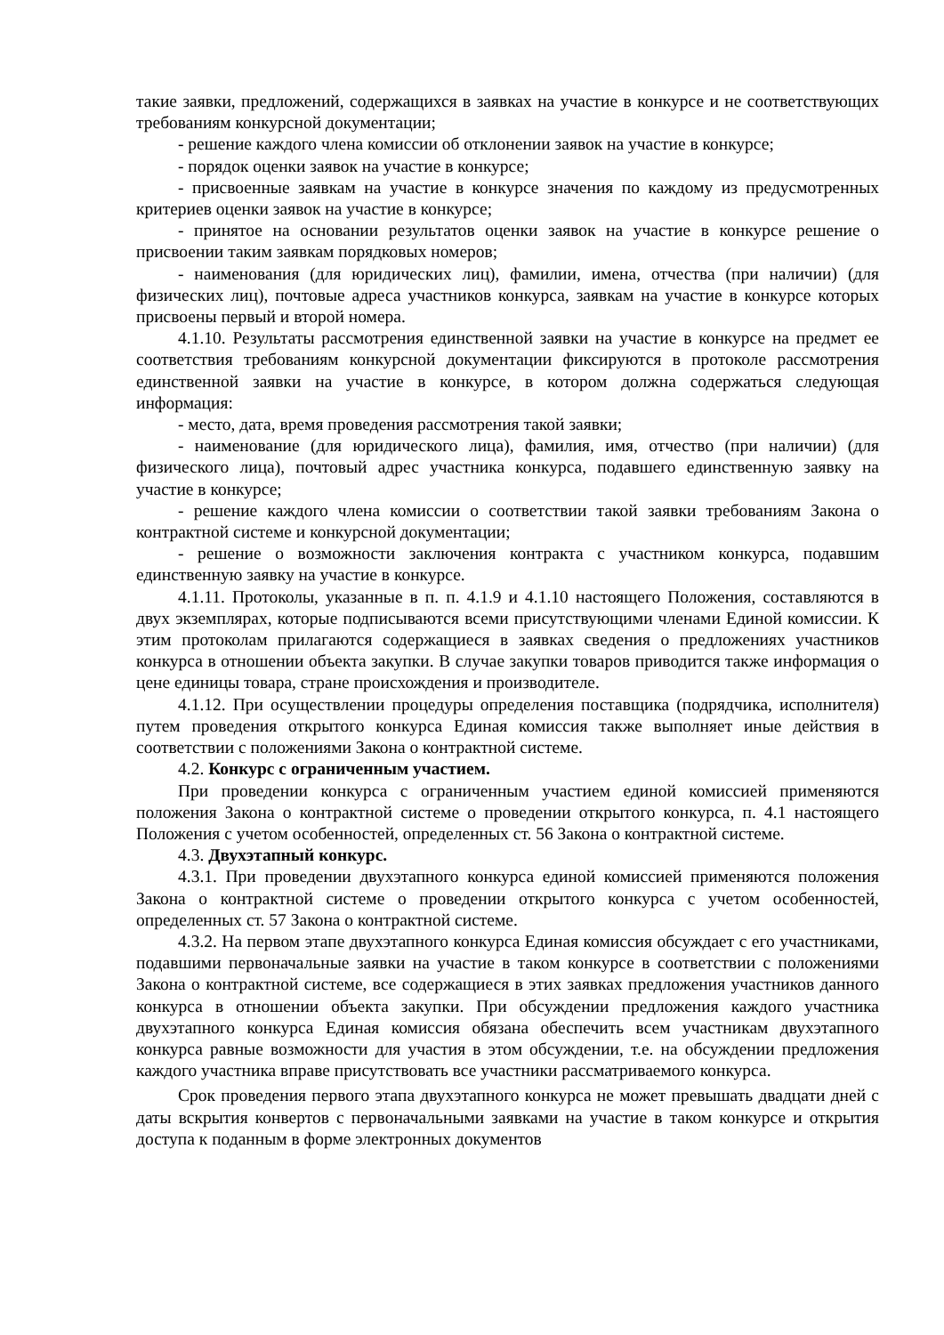такие заявки, предложений, содержащихся в заявках на участие в конкурсе и не соответствующих требованиям конкурсной документации;
- решение каждого члена комиссии об отклонении заявок на участие в конкурсе;
- порядок оценки заявок на участие в конкурсе;
- присвоенные заявкам на участие в конкурсе значения по каждому из предусмотренных критериев оценки заявок на участие в конкурсе;
- принятое на основании результатов оценки заявок на участие в конкурсе решение о присвоении таким заявкам порядковых номеров;
- наименования (для юридических лиц), фамилии, имена, отчества (при наличии) (для физических лиц), почтовые адреса участников конкурса, заявкам на участие в конкурсе которых присвоены первый и второй номера.
4.1.10. Результаты рассмотрения единственной заявки на участие в конкурсе на предмет ее соответствия требованиям конкурсной документации фиксируются в протоколе рассмотрения единственной заявки на участие в конкурсе, в котором должна содержаться следующая информация:
- место, дата, время проведения рассмотрения такой заявки;
- наименование (для юридического лица), фамилия, имя, отчество (при наличии) (для физического лица), почтовый адрес участника конкурса, подавшего единственную заявку на участие в конкурсе;
- решение каждого члена комиссии о соответствии такой заявки требованиям Закона о контрактной системе и конкурсной документации;
- решение о возможности заключения контракта с участником конкурса, подавшим единственную заявку на участие в конкурсе.
4.1.11. Протоколы, указанные в п. п. 4.1.9 и 4.1.10 настоящего Положения, составляются в двух экземплярах, которые подписываются всеми присутствующими членами Единой комиссии. К этим протоколам прилагаются содержащиеся в заявках сведения о предложениях участников конкурса в отношении объекта закупки. В случае закупки товаров приводится также информация о цене единицы товара, стране происхождения и производителе.
4.1.12. При осуществлении процедуры определения поставщика (подрядчика, исполнителя) путем проведения открытого конкурса Единая комиссия также выполняет иные действия в соответствии с положениями Закона о контрактной системе.
4.2. Конкурс с ограниченным участием.
При проведении конкурса с ограниченным участием единой комиссией применяются положения Закона о контрактной системе о проведении открытого конкурса, п. 4.1 настоящего Положения с учетом особенностей, определенных ст. 56 Закона о контрактной системе.
4.3. Двухэтапный конкурс.
4.3.1. При проведении двухэтапного конкурса единой комиссией применяются положения Закона о контрактной системе о проведении открытого конкурса с учетом особенностей, определенных ст. 57 Закона о контрактной системе.
4.3.2. На первом этапе двухэтапного конкурса Единая комиссия обсуждает с его участниками, подавшими первоначальные заявки на участие в таком конкурсе в соответствии с положениями Закона о контрактной системе, все содержащиеся в этих заявках предложения участников данного конкурса в отношении объекта закупки. При обсуждении предложения каждого участника двухэтапного конкурса Единая комиссия обязана обеспечить всем участникам двухэтапного конкурса равные возможности для участия в этом обсуждении, т.е. на обсуждении предложения каждого участника вправе присутствовать все участники рассматриваемого конкурса.
Срок проведения первого этапа двухэтапного конкурса не может превышать двадцати дней с даты вскрытия конвертов с первоначальными заявками на участие в таком конкурсе и открытия доступа к поданным в форме электронных документов